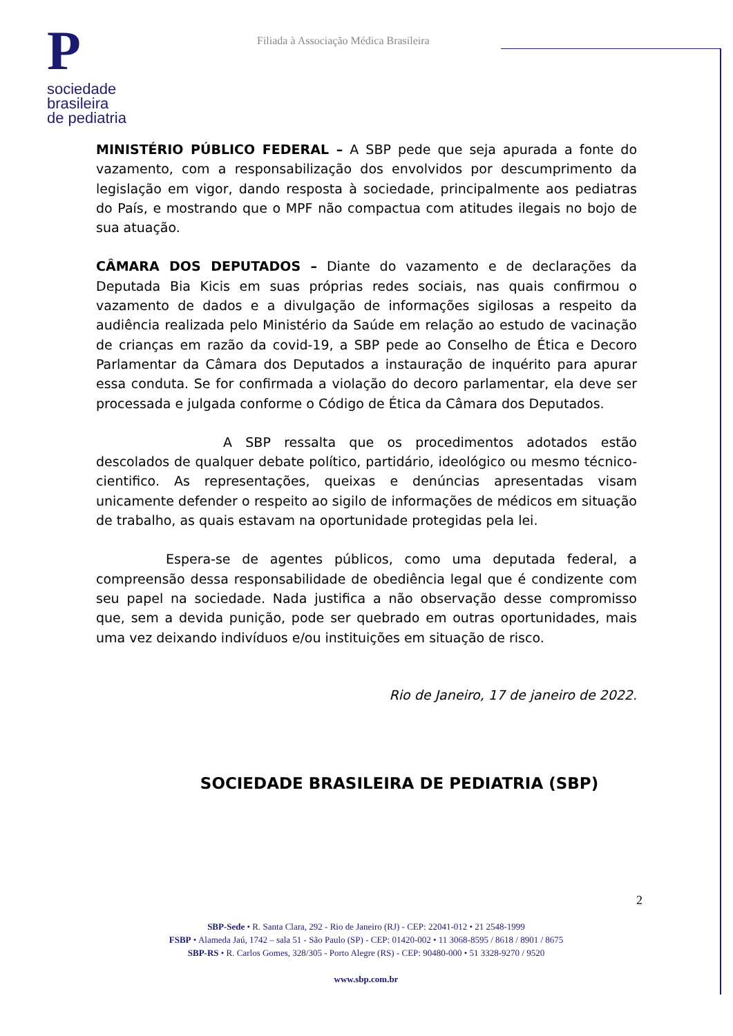P
sociedade
brasileira
de pediatria
Filiada à Associação Médica Brasileira
MINISTÉRIO PÚBLICO FEDERAL – A SBP pede que seja apurada a fonte do vazamento, com a responsabilização dos envolvidos por descumprimento da legislação em vigor, dando resposta à sociedade, principalmente aos pediatras do País, e mostrando que o MPF não compactua com atitudes ilegais no bojo de sua atuação.
CÂMARA DOS DEPUTADOS – Diante do vazamento e de declarações da Deputada Bia Kicis em suas próprias redes sociais, nas quais confirmou o vazamento de dados e a divulgação de informações sigilosas a respeito da audiência realizada pelo Ministério da Saúde em relação ao estudo de vacinação de crianças em razão da covid-19, a SBP pede ao Conselho de Ética e Decoro Parlamentar da Câmara dos Deputados a instauração de inquérito para apurar essa conduta. Se for confirmada a violação do decoro parlamentar, ela deve ser processada e julgada conforme o Código de Ética da Câmara dos Deputados.
A SBP ressalta que os procedimentos adotados estão descolados de qualquer debate político, partidário, ideológico ou mesmo técnico-cientifico. As representações, queixas e denúncias apresentadas visam unicamente defender o respeito ao sigilo de informações de médicos em situação de trabalho, as quais estavam na oportunidade protegidas pela lei.
Espera-se de agentes públicos, como uma deputada federal, a compreensão dessa responsabilidade de obediência legal que é condizente com seu papel na sociedade. Nada justifica a não observação desse compromisso que, sem a devida punição, pode ser quebrado em outras oportunidades, mais uma vez deixando indivíduos e/ou instituições em situação de risco.
Rio de Janeiro, 17 de janeiro de 2022.
SOCIEDADE BRASILEIRA DE PEDIATRIA (SBP)
2
SBP-Sede • R. Santa Clara, 292 - Rio de Janeiro (RJ) - CEP: 22041-012 • 21 2548-1999
FSBP • Alameda Jaú, 1742 – sala 51 - São Paulo (SP) - CEP: 01420-002 • 11 3068-8595 / 8618 / 8901 / 8675
SBP-RS • R. Carlos Gomes, 328/305 - Porto Alegre (RS) - CEP: 90480-000 • 51 3328-9270 / 9520
www.sbp.com.br